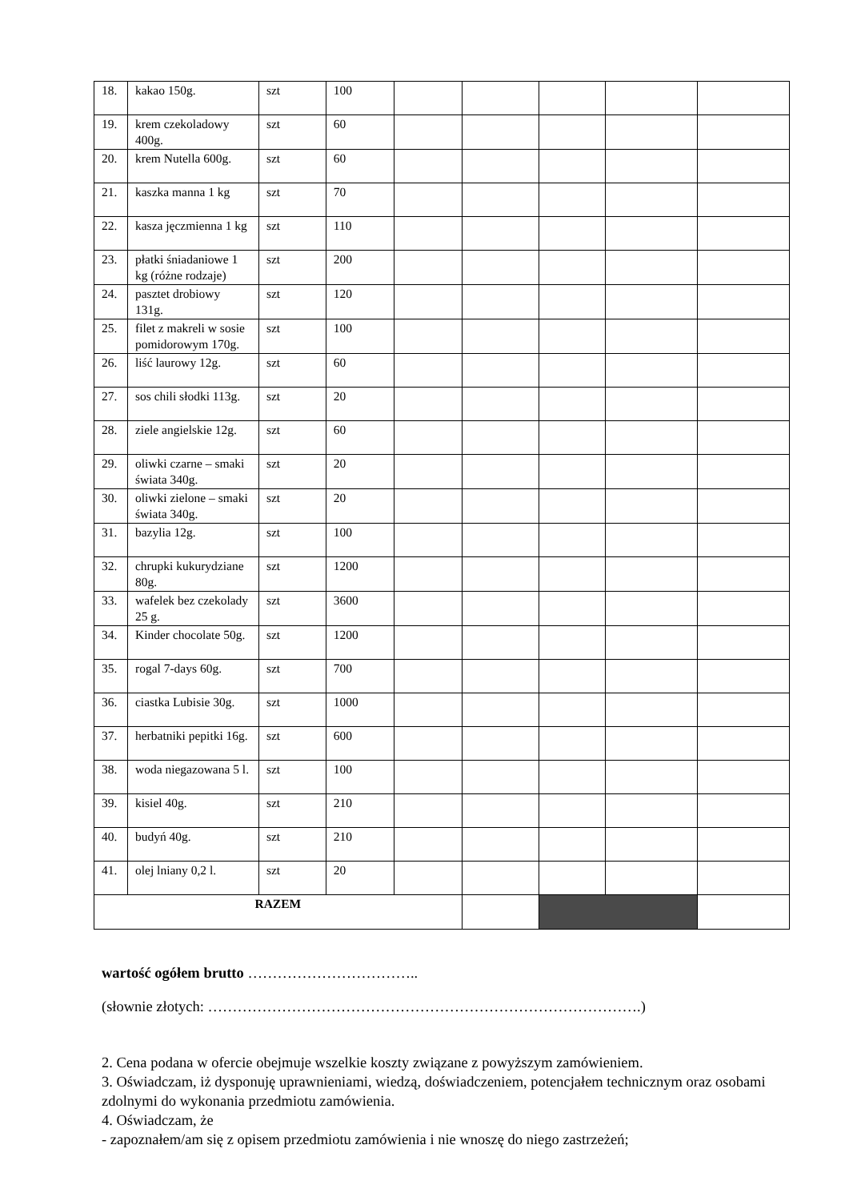| 18. | kakao 150g. | szt | 100 | | | | | |
| 19. | krem czekoladowy 400g. | szt | 60 | | | | | |
| 20. | krem Nutella 600g. | szt | 60 | | | | | |
| 21. | kaszka manna 1 kg | szt | 70 | | | | | |
| 22. | kasza jęczmienna 1 kg | szt | 110 | | | | | |
| 23. | płatki śniadaniowe 1 kg (różne rodzaje) | szt | 200 | | | | | |
| 24. | pasztet drobiowy 131g. | szt | 120 | | | | | |
| 25. | filet z makreli w sosie pomidorowym 170g. | szt | 100 | | | | | |
| 26. | liść laurowy 12g. | szt | 60 | | | | | |
| 27. | sos chili słodki 113g. | szt | 20 | | | | | |
| 28. | ziele angielskie 12g. | szt | 60 | | | | | |
| 29. | oliwki czarne – smaki świata 340g. | szt | 20 | | | | | |
| 30. | oliwki zielone – smaki świata 340g. | szt | 20 | | | | | |
| 31. | bazylia 12g. | szt | 100 | | | | | |
| 32. | chrupki kukurydziane 80g. | szt | 1200 | | | | | |
| 33. | wafelek bez czekolady 25 g. | szt | 3600 | | | | | |
| 34. | Kinder chocolate 50g. | szt | 1200 | | | | | |
| 35. | rogal 7-days 60g. | szt | 700 | | | | | |
| 36. | ciastka Lubisie 30g. | szt | 1000 | | | | | |
| 37. | herbatniki pepitki 16g. | szt | 600 | | | | | |
| 38. | woda niegazowana 5 l. | szt | 100 | | | | | |
| 39. | kisiel 40g. | szt | 210 | | | | | |
| 40. | budyń 40g. | szt | 210 | | | | | |
| 41. | olej lniany 0,2 l. | szt | 20 | | | | | |
| RAZEM | | | | | | | | |
wartość ogółem brutto ……………………………..
(słownie złotych: …………………………………………………………………………….)
2. Cena podana w ofercie obejmuje wszelkie koszty związane z powyższym zamówieniem.
3. Oświadczam, iż dysponuję uprawnieniami, wiedzą, doświadczeniem, potencjałem technicznym oraz osobami zdolnymi do wykonania przedmiotu zamówienia.
4. Oświadczam, że
- zapoznałem/am się z opisem przedmiotu zamówienia i nie wnoszę do niego zastrzeżeń;